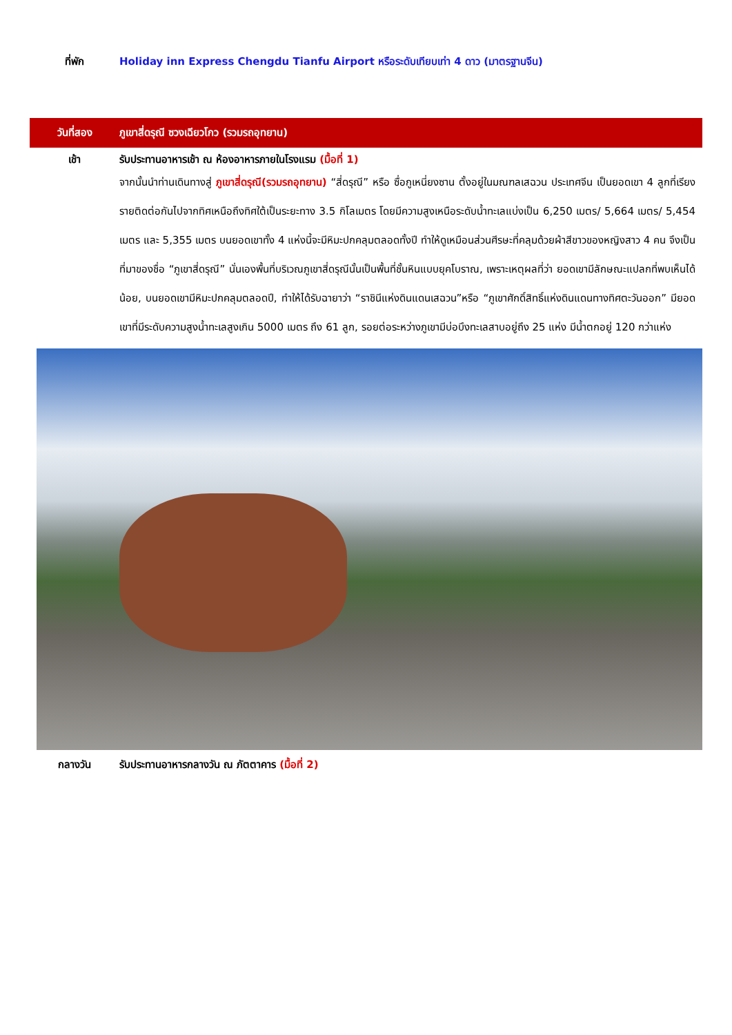ที่พัก Holiday inn Express Chengdu Tianfu Airport หรือระดับเทียบเท่า 4 ดาว (มาตรฐานจีน)
วันที่สอง ภูเขาสี่ดรุณี ซวงเฉียวโกว (รวมรถอุทยาน)
เช้า รับประทานอาหารเช้า ณ ห้องอาหารภายในโรงแรม (มื้อที่ 1)
จากนั้นนำท่านเดินทางสู่ ภูเขาสี่ดรุณี(รวมรถอุทยาน) “สี่ดรุณี” หรือ ซื่อกูเหนี่ยงซาน ตั้งอยู่ในมณฑลเสฉวน ประเทศจีน เป็นยอดเขา 4 ลูกที่เรียงรายติดต่อกันไปจากทิศเหนือถึงทิศใต้เป็นระยะทาง 3.5 กิโลเมตร โดยมีความสูงเหนือระดับน้ำทะเลแบ่งเป็น 6,250 เมตร/ 5,664 เมตร/ 5,454 เมตร และ 5,355 เมตร บนยอดเขาทั้ง 4 แห่งนี้จะมีหิมะปกคลุมตลอดทั้งปี ทำให้ดูเหมือนส่วนศีรษะที่คลุมด้วยผ้าสีขาวของหญิงสาว 4 คน จึงเป็นที่มาของชื่อ “ภูเขาสี่ดรุณี” นั่นเองพื้นที่บริเวณภูเขาสี่ดรุณีนั้นเป็นพื้นที่ชั้นหินแบบยุคโบราณ, เพราะเหตุผลที่ว่า ยอดเขามีลักษณะแปลกที่พบเห็นได้น้อย, บนยอดเขามีหิมะปกคลุมตลอดปี, ทำให้ได้รับฉายาว่า “ราชินีแห่งดินแดนเสฉวน”หรือ “ภูเขาศักดิ์สิทธิ์แห่งดินแดนทางทิศตะวันออก” มียอดเขาที่มีระดับความสูงน้ำทะเลสูงเกิน 5000 เมตร ถึง 61 ลูก, รอยต่อระหว่างภูเขามีบ่อบึงทะเลสาบอยู่ถึง 25 แห่ง มีน้ำตกอยู่ 120 กว่าแห่ง
กลางวัน รับประทานอาหารกลางวัน ณ ภัตตาคาร (มื้อที่ 2)